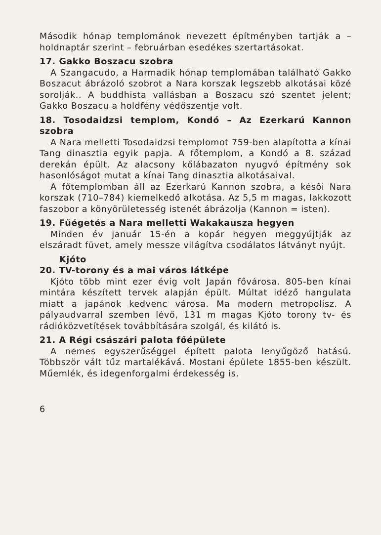Második hónap templománok nevezett építményben tartják a – holdnaptár szerint – februárban esedékes szertartásokat.
17. Gakko Boszacu szobra
A Szangacudo, a Harmadik hónap templomában található Gakko Boszacut ábrázoló szobrot a Nara korszak legszebb alkotásai közé sorolják.. A buddhista vallásban a Boszacu szó szentet jelent; Gakko Boszacu a holdfény védőszentje volt.
18. Tosodaidzsi templom, Kondó – Az Ezerkarú Kannon szobra
A Nara melletti Tosodaidzsi templomot 759-ben alapította a kínai Tang dinasztia egyik papja. A főtemplom, a Kondó a 8. század derekán épült. Az alacsony kőlábazaton nyugvó építmény sok hasonlóságot mutat a kínai Tang dinasztia alkotásaival.
A főtemplomban áll az Ezerkarú Kannon szobra, a késői Nara korszak (710–784) kiemelkedő alkotása. Az 5,5 m magas, lakkozott faszobor a könyörületesség istenét ábrázolja (Kannon = isten).
19. Fűégetés a Nara melletti Wakakausza hegyen
Minden év január 15-én a kopár hegyen meggyújtják az elszáradt füvet, amely messze világítva csodálatos látványt nyújt.
Kjóto
20. TV-torony és a mai város látképe
Kjóto több mint ezer évig volt Japán fővárosa. 805-ben kínai mintára készített tervek alapján épült. Múltat idéző hangulata miatt a japánok kedvenc városa. Ma modern metropolisz. A pályaudvarral szemben lévő, 131 m magas Kjóto torony tv- és rádióközvetítések továbbítására szolgál, és kilátó is.
21. A Régi császári palota főépülete
A nemes egyszerűséggel épített palota lenyűgöző hatású. Többször vált tűz martalékává. Mostani épülete 1855-ben készült. Műemlék, és idegenforgalmi érdekesség is.
6